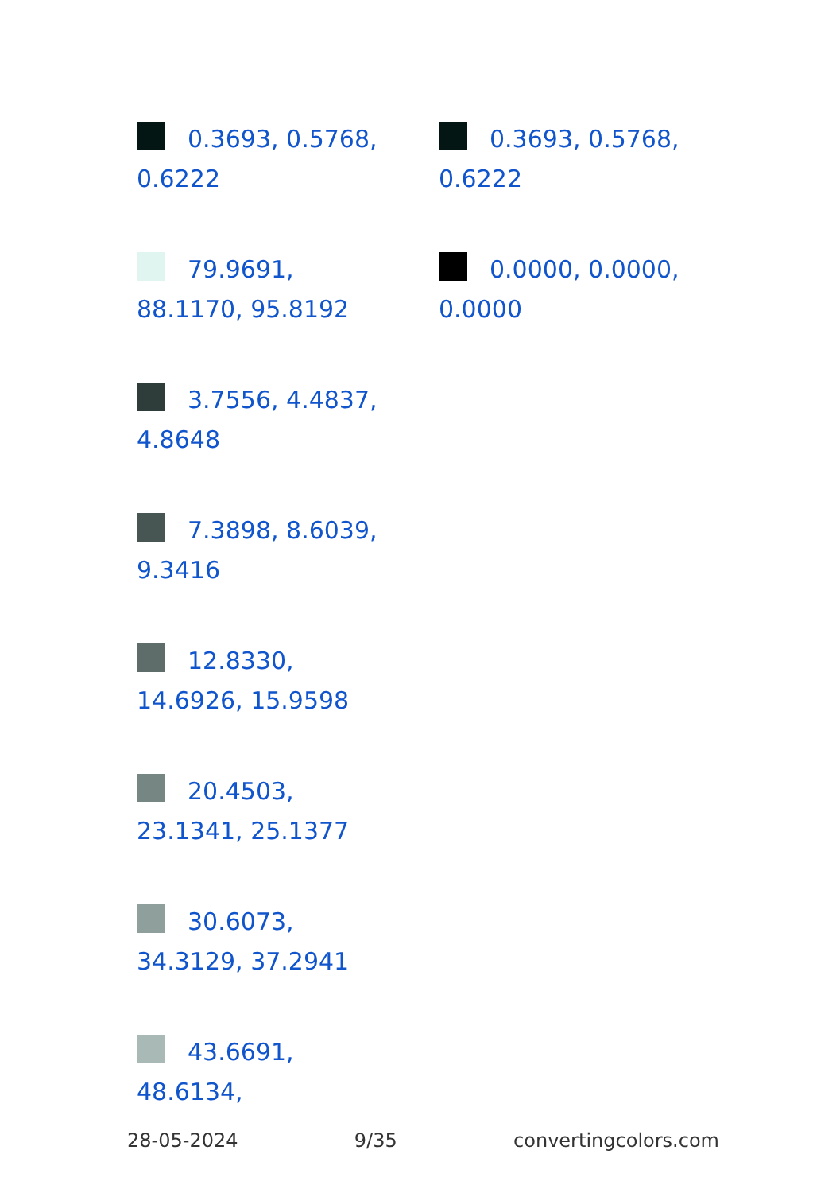0.3693, 0.5768, 0.6222
79.9691, 88.1170, 95.8192
3.7556, 4.4837, 4.8648
7.3898, 8.6039, 9.3416
12.8330, 14.6926, 15.9598
20.4503, 23.1341, 25.1377
30.6073, 34.3129, 37.2941
43.6691, 48.6134,
0.3693, 0.5768, 0.6222
0.0000, 0.0000, 0.0000
28-05-2024 9/35 convertingcolors.com